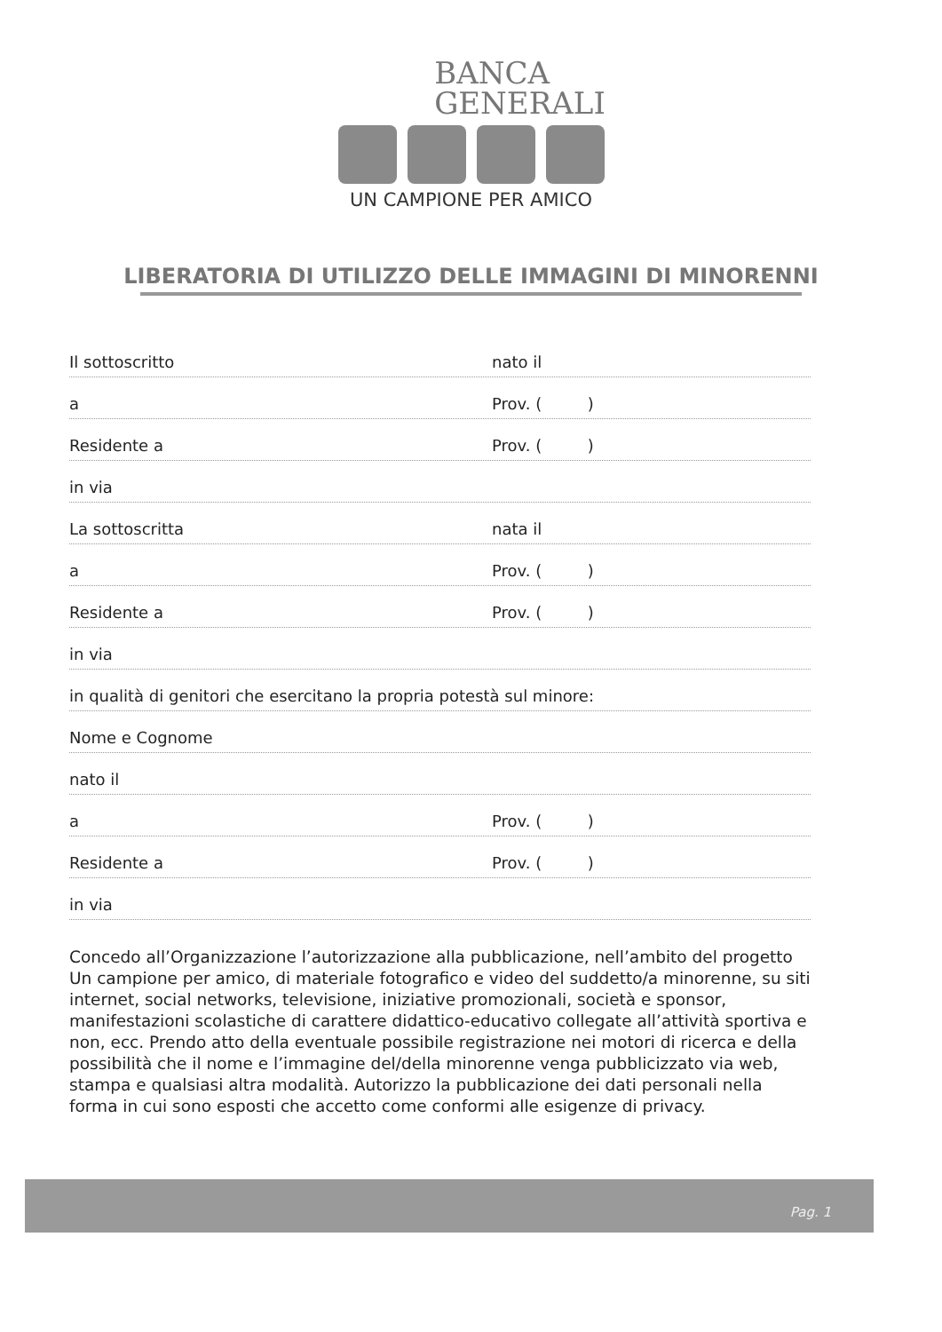BANCA
GENERALI
UN CAMPIONE PER AMICO
LIBERATORIA DI UTILIZZO DELLE IMMAGINI DI MINORENNI
Il sottoscritto nato il
a Prov. ( )
Residente a Prov. ( )
in via
La sottoscritta nata il
a Prov. ( )
Residente a Prov. ( )
in via
in qualità di genitori che esercitano la propria potestà sul minore:
Nome e Cognome
nato il
a Prov. ( )
Residente a Prov. ( )
in via
Concedo all’Organizzazione l’autorizzazione alla pubblicazione, nell’ambito del progetto Un campione per amico, di materiale fotografico e video del suddetto/a minorenne, su siti internet, social networks, televisione, iniziative promozionali, società e sponsor, manifestazioni scolastiche di carattere didattico-educativo collegate all’attività sportiva e non, ecc. Prendo atto della eventuale possibile registrazione nei motori di ricerca e della possibilità che il nome e l’immagine del/della minorenne venga pubblicizzato via web, stampa e qualsiasi altra modalità. Autorizzo la pubblicazione dei dati personali nella forma in cui sono esposti che accetto come conformi alle esigenze di privacy.
Pag. 1